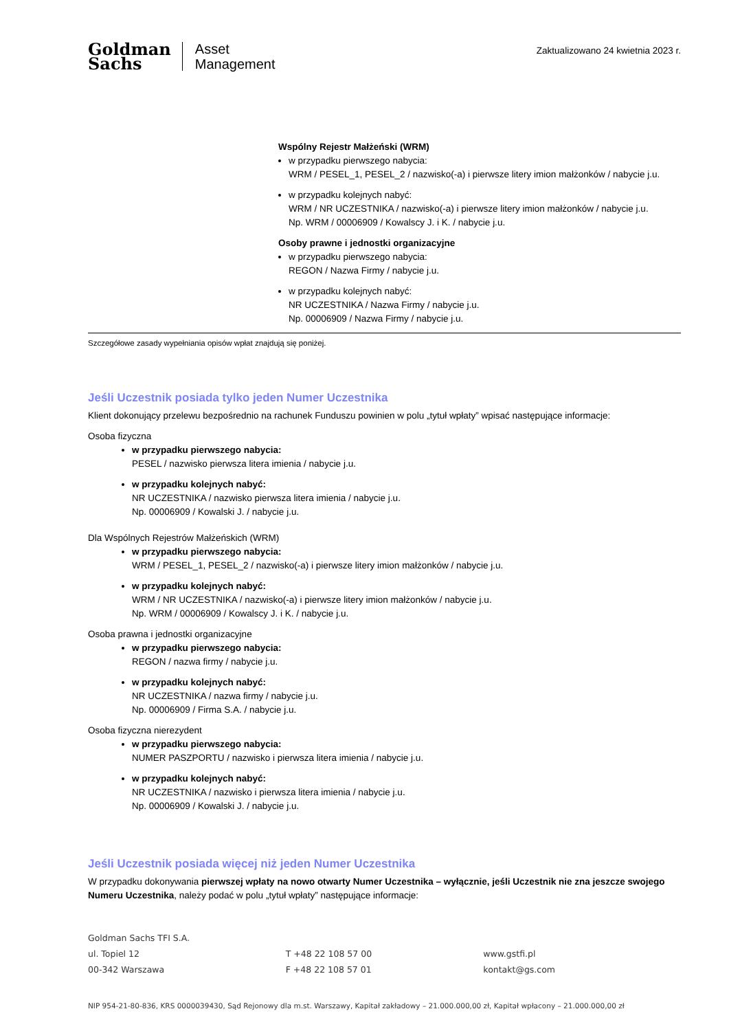Goldman
Sachs
Asset
Management
Zaktualizowano 24 kwietnia 2023 r.
Wspólny Rejestr Małżeński (WRM)
w przypadku pierwszego nabycia:
WRM / PESEL_1, PESEL_2 / nazwisko(-a) i pierwsze litery imion małżonków / nabycie j.u.
w przypadku kolejnych nabyć:
WRM / NR UCZESTNIKA / nazwisko(-a) i pierwsze litery imion małżonków / nabycie j.u.
Np. WRM / 00006909 / Kowalscy J. i K. / nabycie j.u.
Osoby prawne i jednostki organizacyjne
w przypadku pierwszego nabycia:
REGON / Nazwa Firmy / nabycie j.u.
w przypadku kolejnych nabyć:
NR UCZESTNIKA / Nazwa Firmy / nabycie j.u.
Np. 00006909 / Nazwa Firmy / nabycie j.u.
Szczegółowe zasady wypełniania opisów wpłat znajdują się poniżej.
Jeśli Uczestnik posiada tylko jeden Numer Uczestnika
Klient dokonujący przelewu bezpośrednio na rachunek Funduszu powinien w polu „tytuł wpłaty” wpisać następujące informacje:
Osoba fizyczna
w przypadku pierwszego nabycia:
PESEL / nazwisko pierwsza litera imienia / nabycie j.u.
w przypadku kolejnych nabyć:
NR UCZESTNIKA / nazwisko pierwsza litera imienia / nabycie j.u.
Np. 00006909 / Kowalski J. / nabycie j.u.
Dla Wspólnych Rejestrów Małżeńskich (WRM)
w przypadku pierwszego nabycia:
WRM / PESEL_1, PESEL_2 / nazwisko(-a) i pierwsze litery imion małżonków / nabycie j.u.
w przypadku kolejnych nabyć:
WRM / NR UCZESTNIKA / nazwisko(-a) i pierwsze litery imion małżonków / nabycie j.u.
Np. WRM / 00006909 / Kowalscy J. i K. / nabycie j.u.
Osoba prawna i jednostki organizacyjne
w przypadku pierwszego nabycia:
REGON / nazwa firmy / nabycie j.u.
w przypadku kolejnych nabyć:
NR UCZESTNIKA / nazwa firmy / nabycie j.u.
Np. 00006909 / Firma S.A. / nabycie j.u.
Osoba fizyczna nierezydent
w przypadku pierwszego nabycia:
NUMER PASZPORTU / nazwisko i pierwsza litera imienia / nabycie j.u.
w przypadku kolejnych nabyć:
NR UCZESTNIKA / nazwisko i pierwsza litera imienia / nabycie j.u.
Np. 00006909 / Kowalski J. / nabycie j.u.
Jeśli Uczestnik posiada więcej niż jeden Numer Uczestnika
W przypadku dokonywania pierwszej wpłaty na nowo otwarty Numer Uczestnika – wyłącznie, jeśli Uczestnik nie zna jeszcze swojego Numeru Uczestnika, należy podać w polu „tytuł wpłaty” następujące informacje:
Goldman Sachs TFI S.A.
ul. Topiel 12
00-342 Warszawa
T +48 22 108 57 00
F +48 22 108 57 01
www.gstfi.pl
kontakt@gs.com
NIP 954-21-80-836, KRS 0000039430, Sąd Rejonowy dla m.st. Warszawy, Kapitał zakładowy – 21.000.000,00 zł, Kapitał wpłacony – 21.000.000,00 zł